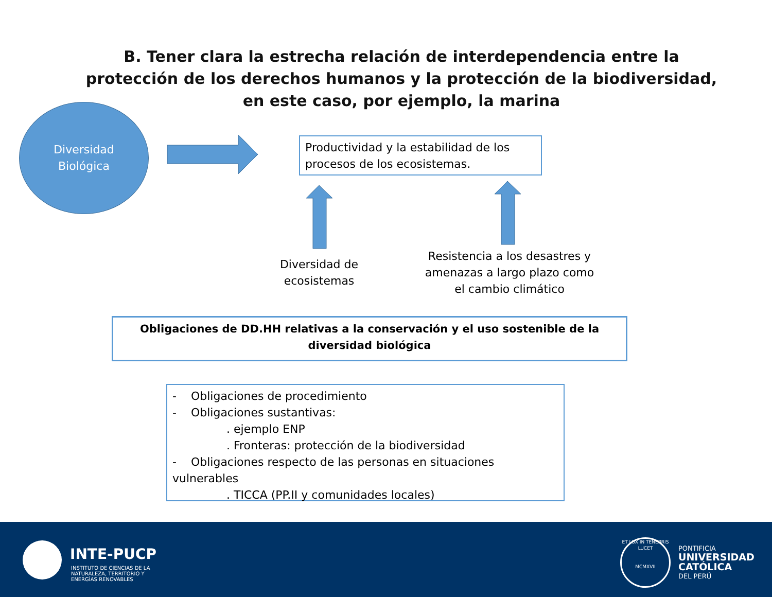B. Tener clara la estrecha relación de interdependencia entre la protección de los derechos humanos y la protección de la biodiversidad, en este caso, por ejemplo, la marina
Diversidad
Biológica
Productividad y la estabilidad de los procesos de los ecosistemas.
Diversidad de ecosistemas
Resistencia a los desastres y amenazas a largo plazo como el cambio climático
Obligaciones de DD.HH relativas a la conservación y el uso sostenible de la diversidad biológica
- Obligaciones de procedimiento
- Obligaciones sustantivas:
. ejemplo ENP
. Fronteras: protección de la biodiversidad
- Obligaciones respecto de las personas en situaciones vulnerables
. TICCA (PP.II y comunidades locales)
INTE-PUCP
INSTITUTO DE CIENCIAS DE LA
NATURALEZA, TERRITORIO Y
ENERGÍAS RENOVABLES
ET LUX IN TENEBRIS LUCET
MCMXVII
PONTIFICIA
UNIVERSIDAD
CATÓLICA
DEL PERÚ